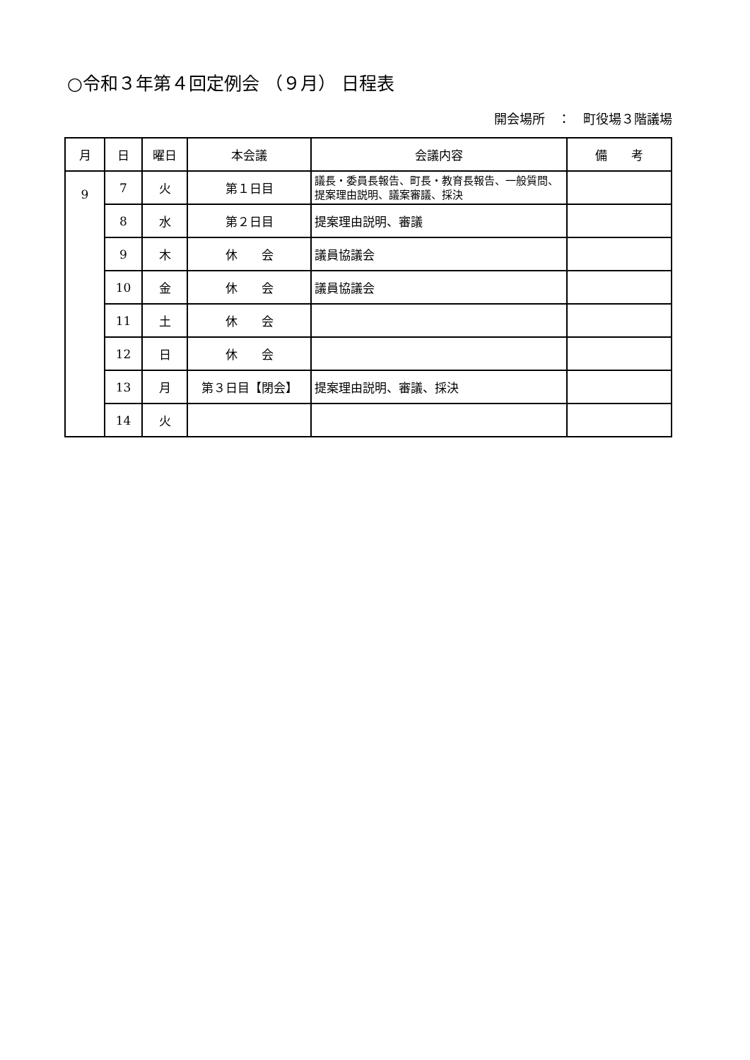○令和３年第４回定例会 （９月） 日程表
開会場所　：　町役場３階議場
| 月 | 日 | 曜日 | 本会議 | 会議内容 | 備 考 |
| --- | --- | --- | --- | --- | --- |
| 9 | 7 | 火 | 第１日目 | 議長・委員長報告、町長・教育長報告、一般質問、提案理由説明、議案審議、採決 | |
| | 8 | 水 | 第２日目 | 提案理由説明、審議 | |
| | 9 | 木 | 休 会 | 議員協議会 | |
| | 10 | 金 | 休 会 | 議員協議会 | |
| | 11 | 土 | 休 会 | | |
| | 12 | 日 | 休 会 | | |
| | 13 | 月 | 第３日目【閉会】 | 提案理由説明、審議、採決 | |
| | 14 | 火 | | | |